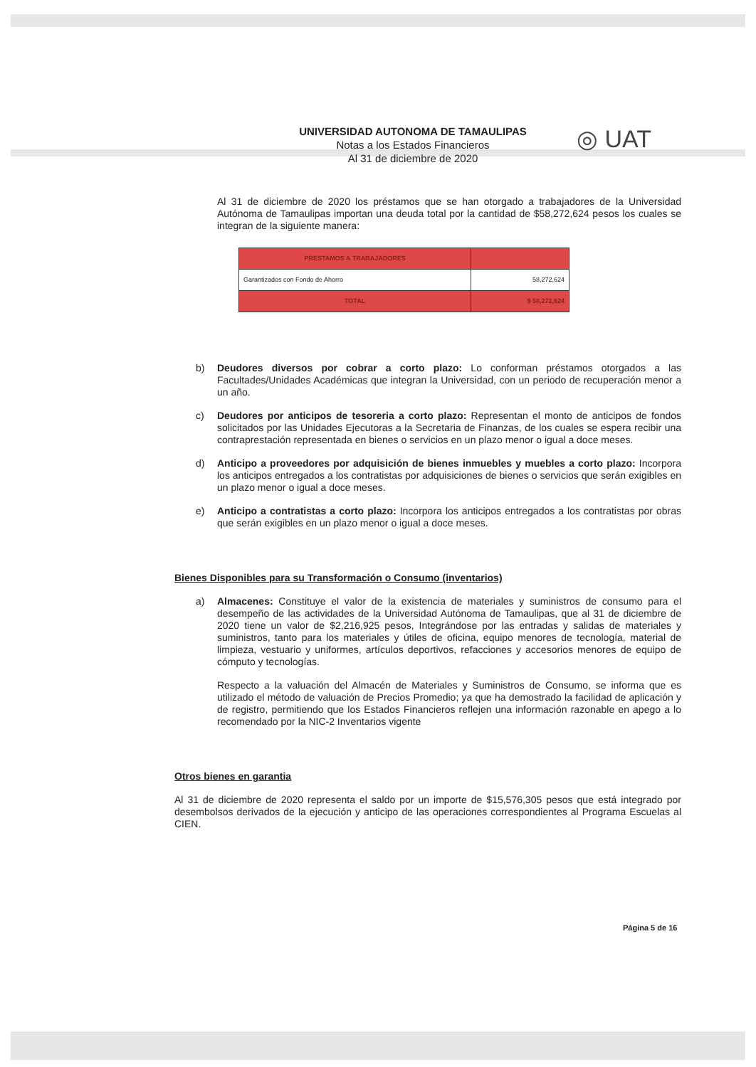UNIVERSIDAD AUTONOMA DE TAMAULIPAS
Notas a los Estados Financieros
Al 31 de diciembre de 2020
◎ UAT
Al 31 de diciembre de 2020 los préstamos que se han otorgado a trabajadores de la Universidad Autónoma de Tamaulipas importan una deuda total por la cantidad de $58,272,624 pesos los cuales se integran de la siguiente manera:
| PRESTAMOS A TRABAJADORES | |
| Garantizados con Fondo de Ahorro | 58,272,624 |
| TOTAL | $ 58,272,624 |
b) Deudores diversos por cobrar a corto plazo: Lo conforman préstamos otorgados a las Facultades/Unidades Académicas que integran la Universidad, con un periodo de recuperación menor a un año.
c) Deudores por anticipos de tesoreria a corto plazo: Representan el monto de anticipos de fondos solicitados por las Unidades Ejecutoras a la Secretaria de Finanzas, de los cuales se espera recibir una contraprestación representada en bienes o servicios en un plazo menor o igual a doce meses.
d) Anticipo a proveedores por adquisición de bienes inmuebles y muebles a corto plazo: Incorpora los anticipos entregados a los contratistas por adquisiciones de bienes o servicios que serán exigibles en un plazo menor o igual a doce meses.
e) Anticipo a contratistas a corto plazo: Incorpora los anticipos entregados a los contratistas por obras que serán exigibles en un plazo menor o igual a doce meses.
Bienes Disponibles para su Transformación o Consumo (inventarios)
a) Almacenes: Constituye el valor de la existencia de materiales y suministros de consumo para el desempeño de las actividades de la Universidad Autónoma de Tamaulipas, que al 31 de diciembre de 2020 tiene un valor de $2,216,925 pesos, Integrándose por las entradas y salidas de materiales y suministros, tanto para los materiales y útiles de oficina, equipo menores de tecnología, material de limpieza, vestuario y uniformes, artículos deportivos, refacciones y accesorios menores de equipo de cómputo y tecnologías.
Respecto a la valuación del Almacén de Materiales y Suministros de Consumo, se informa que es utilizado el método de valuación de Precios Promedio; ya que ha demostrado la facilidad de aplicación y de registro, permitiendo que los Estados Financieros reflejen una información razonable en apego a lo recomendado por la NIC-2 Inventarios vigente
Otros bienes en garantia
Al 31 de diciembre de 2020 representa el saldo por un importe de $15,576,305 pesos que está integrado por desembolsos derivados de la ejecución y anticipo de las operaciones correspondientes al Programa Escuelas al CIEN.
Página 5 de 16